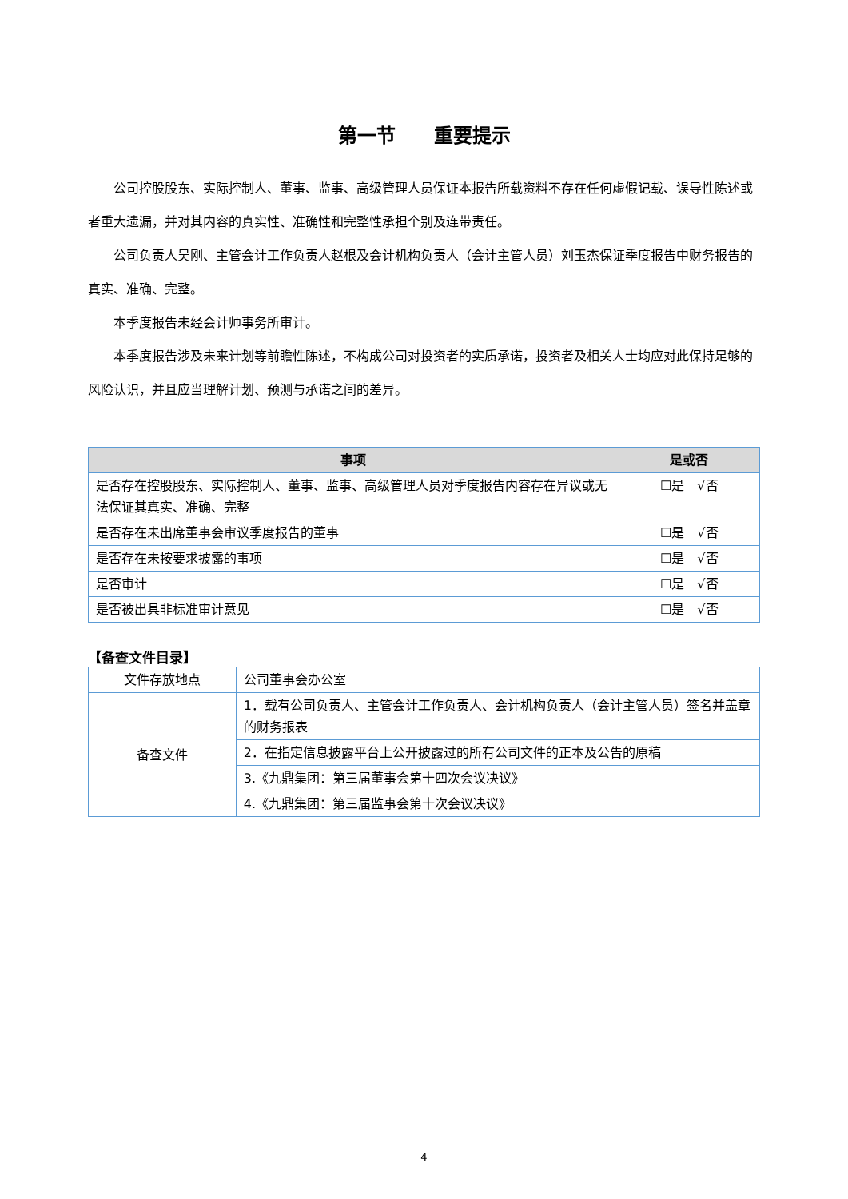第一节　　重要提示
公司控股股东、实际控制人、董事、监事、高级管理人员保证本报告所载资料不存在任何虚假记载、误导性陈述或者重大遗漏，并对其内容的真实性、准确性和完整性承担个别及连带责任。
公司负责人吴刚、主管会计工作负责人赵根及会计机构负责人（会计主管人员）刘玉杰保证季度报告中财务报告的真实、准确、完整。
本季度报告未经会计师事务所审计。
本季度报告涉及未来计划等前瞻性陈述，不构成公司对投资者的实质承诺，投资者及相关人士均应对此保持足够的风险认识，并且应当理解计划、预测与承诺之间的差异。
| 事项 | 是或否 |
| --- | --- |
| 是否存在控股股东、实际控制人、董事、监事、高级管理人员对季度报告内容存在异议或无法保证其真实、准确、完整 | ☐是 √否 |
| 是否存在未出席董事会审议季度报告的董事 | ☐是 √否 |
| 是否存在未按要求披露的事项 | ☐是 √否 |
| 是否审计 | ☐是 √否 |
| 是否被出具非标准审计意见 | ☐是 √否 |
【备查文件目录】
| 文件存放地点 | 公司董事会办公室 |
| 备查文件 | 1．载有公司负责人、主管会计工作负责人、会计机构负责人（会计主管人员）签名并盖章的财务报表 |
| | 2．在指定信息披露平台上公开披露过的所有公司文件的正本及公告的原稿 |
| | 3.《九鼎集团：第三届董事会第十四次会议决议》 |
| | 4.《九鼎集团：第三届监事会第十次会议决议》 |
4